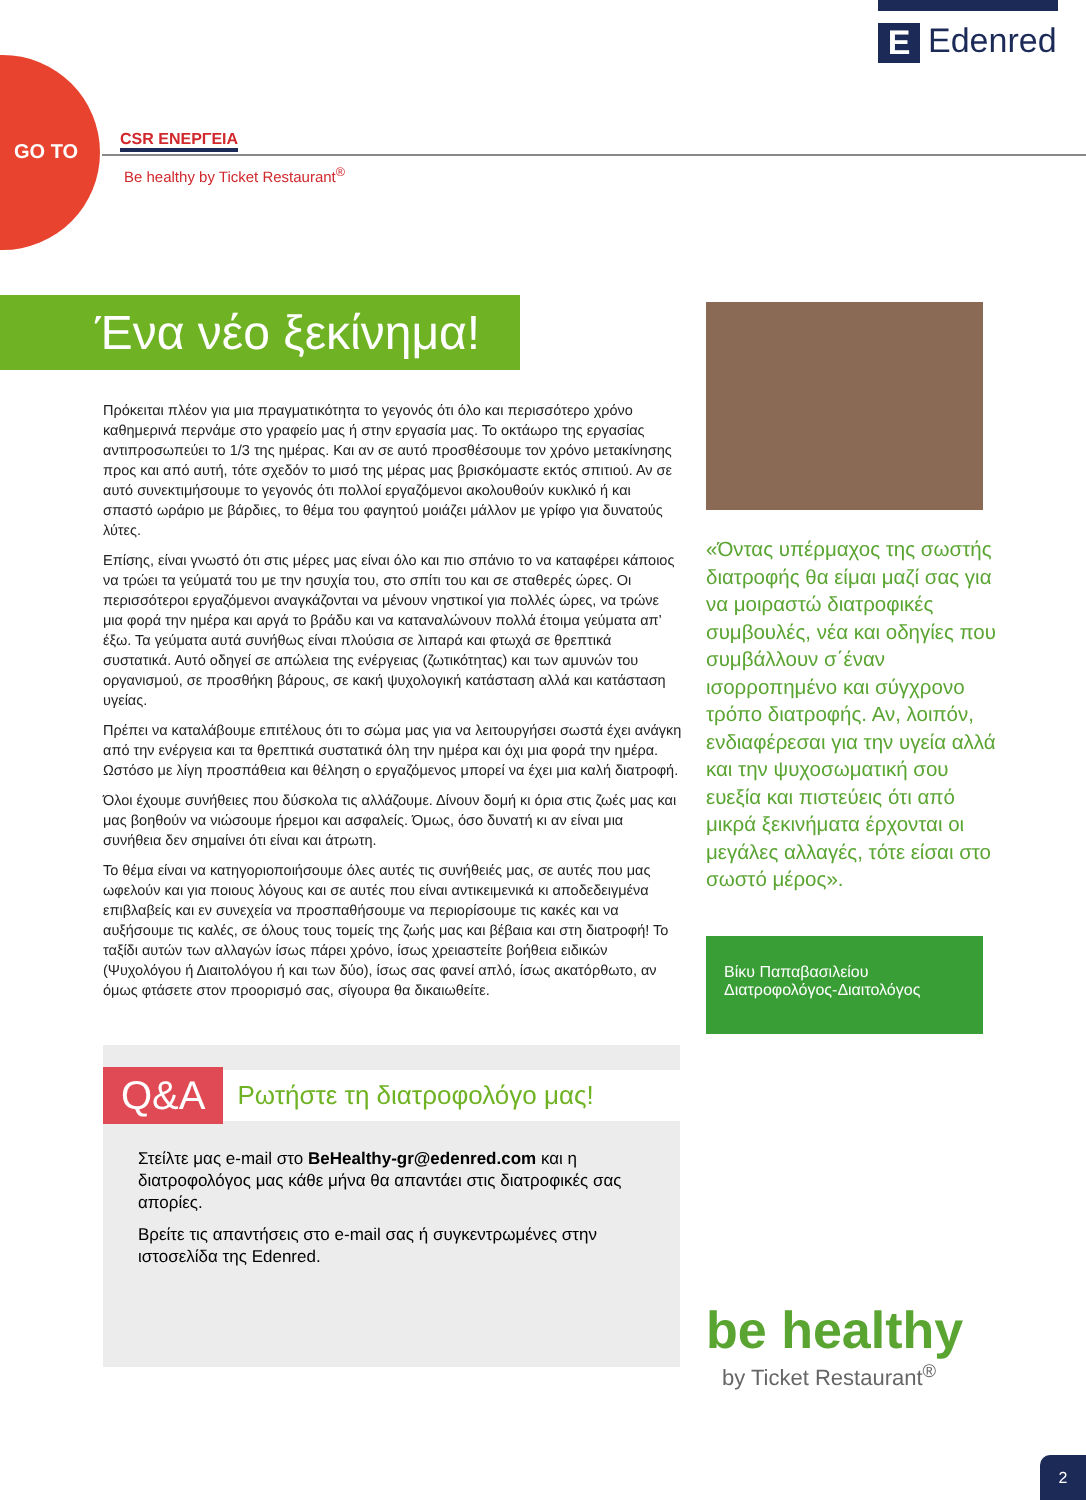GO TO
E Edenred
CSR ΕΝΕΡΓΕΙΑ
Be healthy by Ticket Restaurant<sup>®</sup>
Ένα νέο ξεκίνημα!
Πρόκειται πλέον για μια πραγματικότητα το γεγονός ότι όλο και περισσότερο χρόνο καθημερινά περνάμε στο γραφείο μας ή στην εργασία μας. Το οκτάωρο της εργασίας αντιπροσωπεύει το 1/3 της ημέρας. Και αν σε αυτό προσθέσουμε τον χρόνο μετακίνησης προς και από αυτή, τότε σχεδόν το μισό της μέρας μας βρισκόμαστε εκτός σπιτιού. Αν σε αυτό συνεκτιμήσουμε το γεγονός ότι πολλοί εργαζόμενοι ακολουθούν κυκλικό ή και σπαστό ωράριο με βάρδιες, το θέμα του φαγητού μοιάζει μάλλον με γρίφο για δυνατούς λύτες.
Επίσης, είναι γνωστό ότι στις μέρες μας είναι όλο και πιο σπάνιο το να καταφέρει κάποιος να τρώει τα γεύματά του με την ησυχία του, στο σπίτι του και σε σταθερές ώρες. Οι περισσότεροι εργαζόμενοι αναγκάζονται να μένουν νηστικοί για πολλές ώρες, να τρώνε μια φορά την ημέρα και αργά το βράδυ και να καταναλώνουν πολλά έτοιμα γεύματα απ’ έξω. Τα γεύματα αυτά συνήθως είναι πλούσια σε λιπαρά και φτωχά σε θρεπτικά συστατικά. Αυτό οδηγεί σε απώλεια της ενέργειας (ζωτικότητας) και των αμυνών του οργανισμού, σε προσθήκη βάρους, σε κακή ψυχολογική κατάσταση αλλά και κατάσταση υγείας.
Πρέπει να καταλάβουμε επιτέλους ότι το σώμα μας για να λειτουργήσει σωστά έχει ανάγκη από την ενέργεια και τα θρεπτικά συστατικά όλη την ημέρα και όχι μια φορά την ημέρα. Ωστόσο με λίγη προσπάθεια και θέληση ο εργαζόμενος μπορεί να έχει μια καλή διατροφή.
Όλοι έχουμε συνήθειες που δύσκολα τις αλλάζουμε. Δίνουν δομή κι όρια στις ζωές μας και μας βοηθούν να νιώσουμε ήρεμοι και ασφαλείς. Όμως, όσο δυνατή κι αν είναι μια συνήθεια δεν σημαίνει ότι είναι και άτρωτη.
Το θέμα είναι να κατηγοριοποιήσουμε όλες αυτές τις συνήθειές μας, σε αυτές που μας ωφελούν και για ποιους λόγους και σε αυτές που είναι αντικειμενικά κι αποδεδειγμένα επιβλαβείς και εν συνεχεία να προσπαθήσουμε να περιορίσουμε τις κακές και να αυξήσουμε τις καλές, σε όλους τους τομείς της ζωής μας και βέβαια και στη διατροφή! Το ταξίδι αυτών των αλλαγών ίσως πάρει χρόνο, ίσως χρειαστείτε βοήθεια ειδικών (Ψυχολόγου ή Διαιτολόγου ή και των δύο), ίσως σας φανεί απλό, ίσως ακατόρθωτο, αν όμως φτάσετε στον προορισμό σας, σίγουρα θα δικαιωθείτε.
«Όντας υπέρμαχος της σωστής διατροφής θα είμαι μαζί σας για να μοιραστώ διατροφικές συμβουλές, νέα και οδηγίες που συμβάλλουν σ΄έναν ισορροπημένο και σύγχρονο τρόπο διατροφής. Αν, λοιπόν, ενδιαφέρεσαι για την υγεία αλλά και την ψυχοσωματική σου ευεξία και πιστεύεις ότι από μικρά ξεκινήματα έρχονται οι μεγάλες αλλαγές, τότε είσαι στο σωστό μέρος».
Βίκυ Παπαβασιλείου
Διατροφολόγος-Διαιτολόγος
Q&A Ρωτήστε τη διατροφολόγο μας!
Στείλτε μας e-mail στο BeHealthy-gr@edenred.com και η διατροφολόγος μας κάθε μήνα θα απαντάει στις διατροφικές σας απορίες.
Βρείτε τις απαντήσεις στο e-mail σας ή συγκεντρωμένες στην ιστοσελίδα της Edenred.
be healthy
by Ticket Restaurant<sup>®</sup>
2